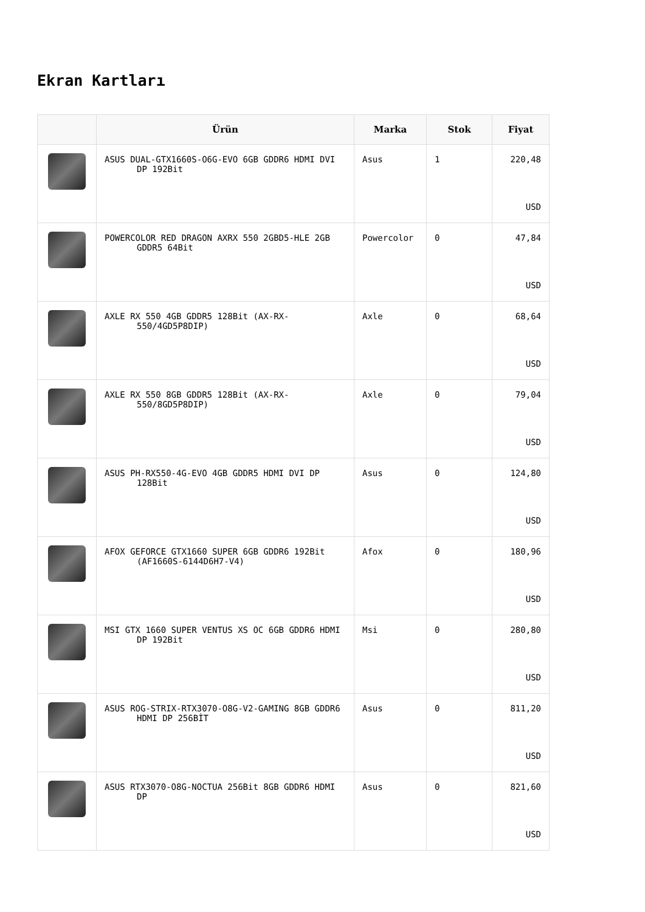Ekran Kartları
| | Ürün | Marka | Stok | Fiyat |
| --- | --- | --- | --- | --- |
| | ASUS DUAL-GTX1660S-O6G-EVO 6GB GDDR6 HDMI DVI DP 192Bit | Asus | 1 | 220,48 USD |
| | POWERCOLOR RED DRAGON AXRX 550 2GBD5-HLE 2GB GDDR5 64Bit | Powercolor | 0 | 47,84 USD |
| | AXLE RX 550 4GB GDDR5 128Bit (AX-RX-550/4GD5P8DIP) | Axle | 0 | 68,64 USD |
| | AXLE RX 550 8GB GDDR5 128Bit (AX-RX-550/8GD5P8DIP) | Axle | 0 | 79,04 USD |
| | ASUS PH-RX550-4G-EVO 4GB GDDR5 HDMI DVI DP 128Bit | Asus | 0 | 124,80 USD |
| | AFOX GEFORCE GTX1660 SUPER 6GB GDDR6 192Bit (AF1660S-6144D6H7-V4) | Afox | 0 | 180,96 USD |
| | MSI GTX 1660 SUPER VENTUS XS OC 6GB GDDR6 HDMI DP 192Bit | Msi | 0 | 280,80 USD |
| | ASUS ROG-STRIX-RTX3070-O8G-V2-GAMING 8GB GDDR6 HDMI DP 256BİT | Asus | 0 | 811,20 USD |
| | ASUS RTX3070-O8G-NOCTUA 256Bit 8GB GDDR6 HDMI DP | Asus | 0 | 821,60 USD |